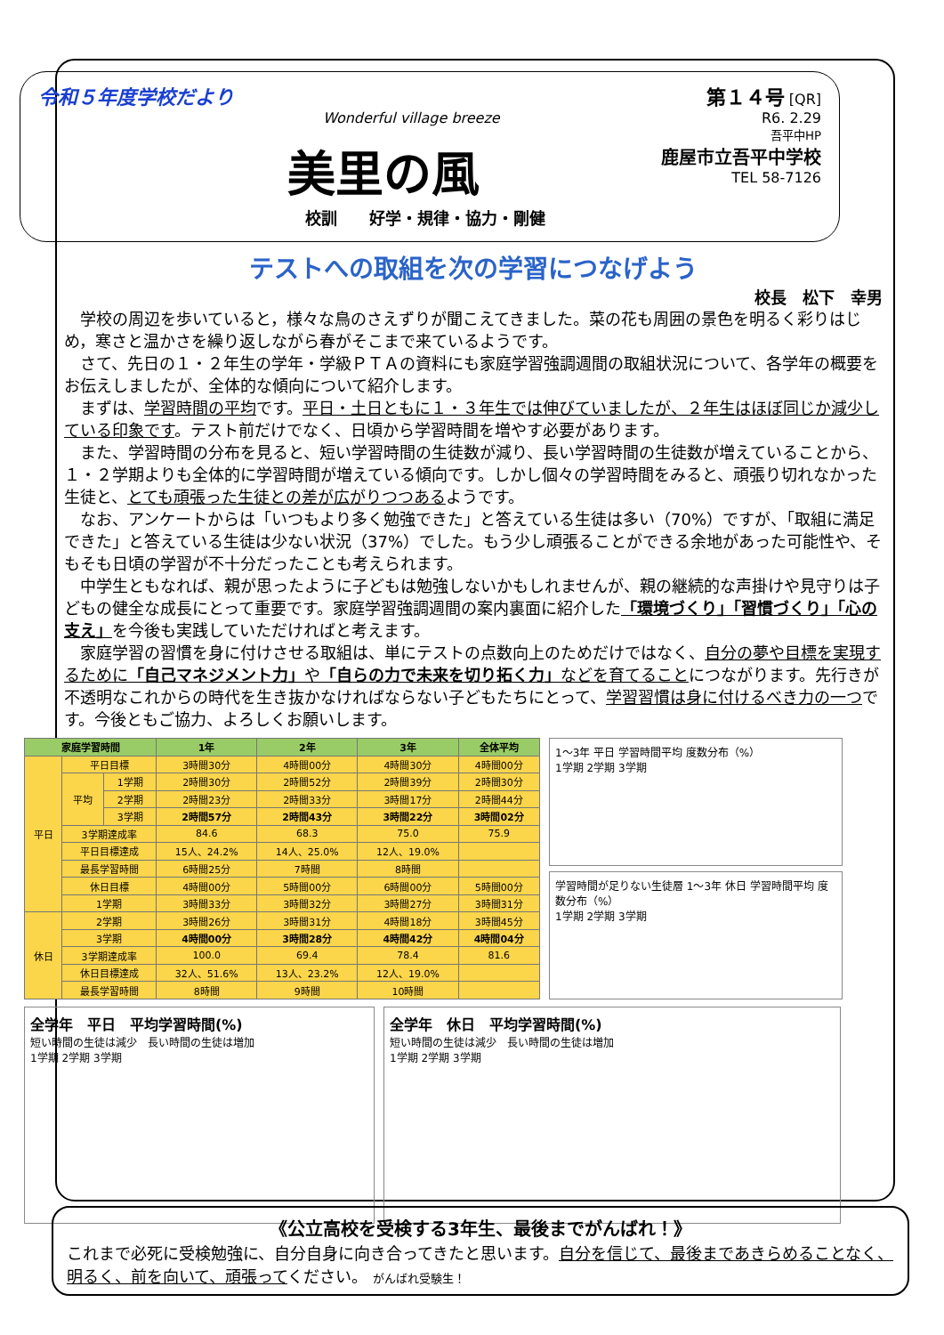令和５年度学校だより
Wonderful village breeze
美里の風
校訓　　好学・規律・協力・剛健
第１４号 [QR]
R6. 2.29
吾平中HP
鹿屋市立吾平中学校
TEL 58-7126
テストへの取組を次の学習につなげよう
校長　松下　幸男
学校の周辺を歩いていると，様々な鳥のさえずりが聞こえてきました。菜の花も周囲の景色を明るく彩りはじめ，寒さと温かさを繰り返しながら春がそこまで来ているようです。
さて、先日の１・２年生の学年・学級ＰＴＡの資料にも家庭学習強調週間の取組状況について、各学年の概要をお伝えしましたが、全体的な傾向について紹介します。
まずは、学習時間の平均です。平日・土日ともに１・３年生では伸びていましたが、２年生はほぼ同じか減少している印象です。テスト前だけでなく、日頃から学習時間を増やす必要があります。
また、学習時間の分布を見ると、短い学習時間の生徒数が減り、長い学習時間の生徒数が増えていることから、１・２学期よりも全体的に学習時間が増えている傾向です。しかし個々の学習時間をみると、頑張り切れなかった生徒と、とても頑張った生徒との差が広がりつつあるようです。
なお、アンケートからは「いつもより多く勉強できた」と答えている生徒は多い（70%）ですが、「取組に満足できた」と答えている生徒は少ない状況（37%）でした。もう少し頑張ることができる余地があった可能性や、そもそも日頃の学習が不十分だったことも考えられます。
中学生ともなれば、親が思ったように子どもは勉強しないかもしれませんが、親の継続的な声掛けや見守りは子どもの健全な成長にとって重要です。家庭学習強調週間の案内裏面に紹介した「環境づくり」「習慣づくり」「心の支え」を今後も実践していただければと考えます。
家庭学習の習慣を身に付けさせる取組は、単にテストの点数向上のためだけではなく、自分の夢や目標を実現するために「自己マネジメント力」や「自らの力で未来を切り拓く力」などを育てることにつながります。先行きが不透明なこれからの時代を生き抜かなければならない子どもたちにとって、学習習慣は身に付けるべき力の一つです。今後ともご協力、よろしくお願いします。
| 家庭学習時間 | | | 1年 | 2年 | 3年 | 全体平均 |
| --- | --- | --- | --- | --- | --- | --- |
| 平日 | 平日目標 | | 3時間30分 | 4時間00分 | 4時間30分 | 4時間00分 |
| | 平均 | 1学期 | 2時間30分 | 2時間52分 | 2時間39分 | 2時間30分 |
| | | 2学期 | 2時間23分 | 2時間33分 | 3時間17分 | 2時間44分 |
| | | 3学期 | 2時間57分 | 2時間43分 | 3時間22分 | 3時間02分 |
| | 3学期達成率 | | 84.6 | 68.3 | 75.0 | 75.9 |
| | 平日目標達成 | | 15人、24.2% | 14人、25.0% | 12人、19.0% | |
| | 最長学習時間 | | 6時間25分 | 7時間 | 8時間 | |
| | 休日目標 | | 4時間00分 | 5時間00分 | 6時間00分 | 5時間00分 |
| | 1学期 | | 3時間33分 | 3時間32分 | 3時間27分 | 3時間31分 |
| 休日 | 2学期 | | 3時間26分 | 3時間31分 | 4時間18分 | 3時間45分 |
| | 3学期 | | 4時間00分 | 3時間28分 | 4時間42分 | 4時間04分 |
| | 3学期達成率 | | 100.0 | 69.4 | 78.4 | 81.6 |
| | 休日目標達成 | | 32人、51.6% | 13人、23.2% | 12人、19.0% | |
| | 最長学習時間 | | 8時間 | 9時間 | 10時間 | |
1〜3年 平日 学習時間平均 度数分布（%）
1学期 2学期 3学期
学習時間が足りない生徒層 1〜3年 休日 学習時間平均 度数分布（%）
1学期 2学期 3学期
全学年　平日　平均学習時間(%)
短い時間の生徒は減少　長い時間の生徒は増加
1学期 2学期 3学期
全学年　休日　平均学習時間(%)
短い時間の生徒は減少　長い時間の生徒は増加
1学期 2学期 3学期
《公立高校を受検する3年生、最後までがんばれ！》
これまで必死に受検勉強に、自分自身に向き合ってきたと思います。自分を信じて、最後まであきらめることなく、明るく、前を向いて、頑張ってください。 がんばれ受験生！